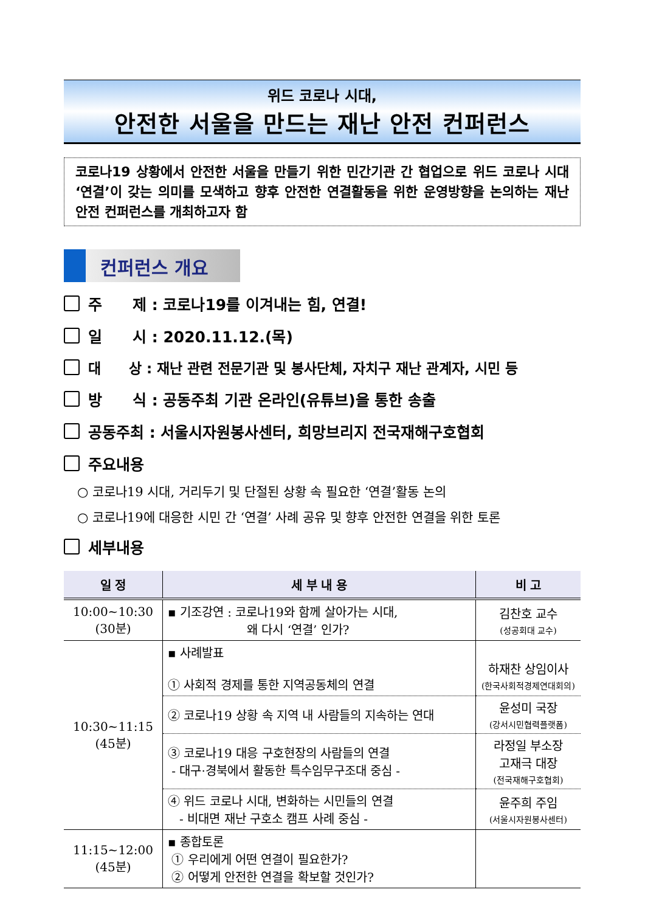위드 코로나 시대,
안전한 서울을 만드는 재난 안전 컨퍼런스
코로나19 상황에서 안전한 서울을 만들기 위한 민간기관 간 협업으로 위드 코로나 시대 ‘연결’이 갖는 의미를 모색하고 향후 안전한 연결활동을 위한 운영방향을 논의하는 재난 안전 컨퍼런스를 개최하고자 함
컨퍼런스 개요
주　　제 : 코로나19를 이겨내는 힘, 연결!
일　　시 : 2020.11.12.(목)
대　　상 : 재난 관련 전문기관 및 봉사단체, 자치구 재난 관계자, 시민 등
방　　식 : 공동주최 기관 온라인(유튜브)을 통한 송출
공동주최 : 서울시자원봉사센터, 희망브리지 전국재해구호협회
주요내용
○ 코로나19 시대, 거리두기 및 단절된 상황 속 필요한 ‘연결’활동 논의
○ 코로나19에 대응한 시민 간 ‘연결’ 사례 공유 및 향후 안전한 연결을 위한 토론
세부내용
| 일 정 | 세 부 내 용 | 비 고 |
| --- | --- | --- |
| 10:00~10:30 (30분) | ▪ 기조강연 : 코로나19와 함께 살아가는 시대, 왜 다시 ‘연결’ 인가? | 김찬호 교수 (성공회대 교수) |
| 10:30~11:15 (45분) | ▪ 사례발표 ① 사회적 경제를 통한 지역공동체의 연결 | 하재찬 상임이사 (한국사회적경제연대회의) |
| | ② 코로나19 상황 속 지역 내 사람들의 지속하는 연대 | 윤성미 국장 (강서시민협력플랫폼) |
| | ③ 코로나19 대응 구호현장의 사람들의 연결 - 대구·경북에서 활동한 특수임무구조대 중심 - | 라정일 부소장 고재극 대장 (전국재해구호협회) |
| | ④ 위드 코로나 시대, 변화하는 시민들의 연결 - 비대면 재난 구호소 캠프 사례 중심 - | 윤주희 주임 (서울시자원봉사센터) |
| 11:15~12:00 (45분) | ▪ 종합토론 ① 우리에게 어떤 연결이 필요한가? ② 어떻게 안전한 연결을 확보할 것인가? | |